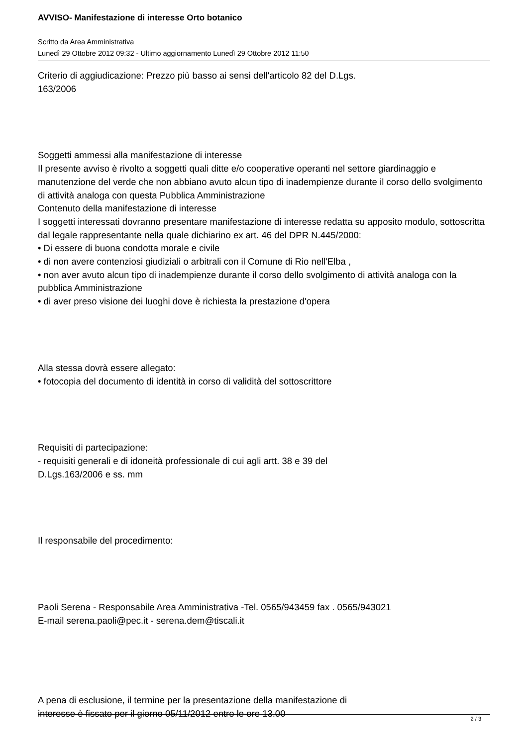AVVISO- Manifestazione di interesse Orto botanico
Scritto da Area Amministrativa
Lunedì 29 Ottobre 2012 09:32 - Ultimo aggiornamento Lunedì 29 Ottobre 2012 11:50
Criterio di aggiudicazione: Prezzo più basso ai sensi dell'articolo 82 del D.Lgs.
163/2006
Soggetti ammessi alla manifestazione di interesse
Il presente avviso è rivolto a soggetti quali ditte e/o cooperative operanti nel settore giardinaggio e manutenzione del verde che non abbiano avuto alcun tipo di inadempienze durante il corso dello svolgimento di attività analoga con questa Pubblica Amministrazione
Contenuto della manifestazione di interesse
I soggetti interessati dovranno presentare manifestazione di interesse redatta su apposito modulo, sottoscritta dal legale rappresentante nella quale dichiarino ex art. 46 del DPR N.445/2000:
• Di essere di buona condotta morale e civile
• di non avere contenziosi giudiziali o arbitrali con il Comune di Rio nell'Elba ,
• non aver avuto alcun tipo di inadempienze durante il corso dello svolgimento di attività analoga con la pubblica Amministrazione
• di aver preso visione dei luoghi dove è richiesta la prestazione d'opera
Alla stessa dovrà essere allegato:
• fotocopia del documento di identità in corso di validità del sottoscrittore
Requisiti di partecipazione:
- requisiti generali e di idoneità professionale di cui agli artt. 38 e 39 del
D.Lgs.163/2006 e ss. mm
Il responsabile del procedimento:
Paoli Serena - Responsabile Area Amministrativa -Tel. 0565/943459 fax . 0565/943021
E-mail serena.paoli@pec.it - serena.dem@tiscali.it
A pena di esclusione, il termine per la presentazione della manifestazione di
interesse è fissato per il giorno 05/11/2012 entro le ore 13.00
2 / 3